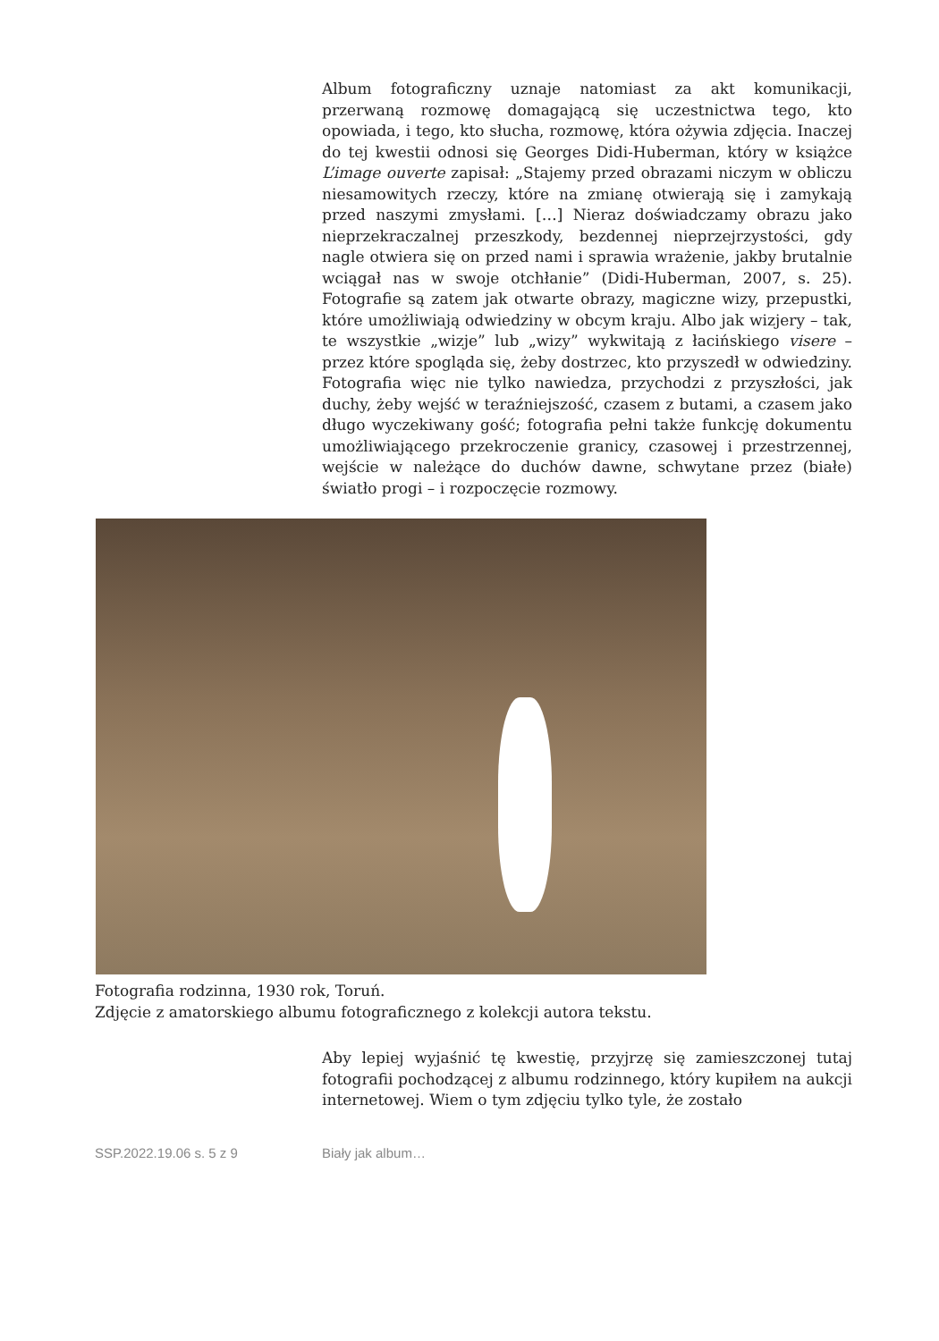Album fotograficzny uznaje natomiast za akt komunikacji, przerwaną rozmowę domagającą się uczestnictwa tego, kto opowiada, i tego, kto słucha, rozmowę, która ożywia zdjęcia. Inaczej do tej kwestii odnosi się Georges Didi-Huberman, który w książce L’image ouverte zapisał: „Stajemy przed obrazami niczym w obliczu niesamowitych rzeczy, które na zmianę otwierają się i zamykają przed naszymi zmysłami. […] Nieraz doświadczamy obrazu jako nieprzekraczalnej przeszkody, bezdennej nieprzejrzystości, gdy nagle otwiera się on przed nami i sprawia wrażenie, jakby brutalnie wciągał nas w swoje otchłanie” (Didi-Huberman, 2007, s. 25). Fotografie są zatem jak otwarte obrazy, magiczne wizy, przepustki, które umożliwiają odwiedziny w obcym kraju. Albo jak wizjery – tak, te wszystkie „wizje” lub „wizy” wykwitają z łacińskiego visere – przez które spogląda się, żeby dostrzec, kto przyszedł w odwiedziny. Fotografia więc nie tylko nawiedza, przychodzi z przyszłości, jak duchy, żeby wejść w teraźniejszość, czasem z butami, a czasem jako długo wyczekiwany gość; fotografia pełni także funkcję dokumentu umożliwiającego przekroczenie granicy, czasowej i przestrzennej, wejście w należące do duchów dawne, schwytane przez (białe) światło progi – i rozpoczęcie rozmowy.
Fotografia rodzinna, 1930 rok, Toruń.
Zdjęcie z amatorskiego albumu fotograficznego z kolekcji autora tekstu.
Aby lepiej wyjaśnić tę kwestię, przyjrzę się zamieszczonej tutaj fotografii pochodzącej z albumu rodzinnego, który kupiłem na aukcji internetowej. Wiem o tym zdjęciu tylko tyle, że zostało
SSP.2022.19.06 s. 5 z 9 Biały jak album…